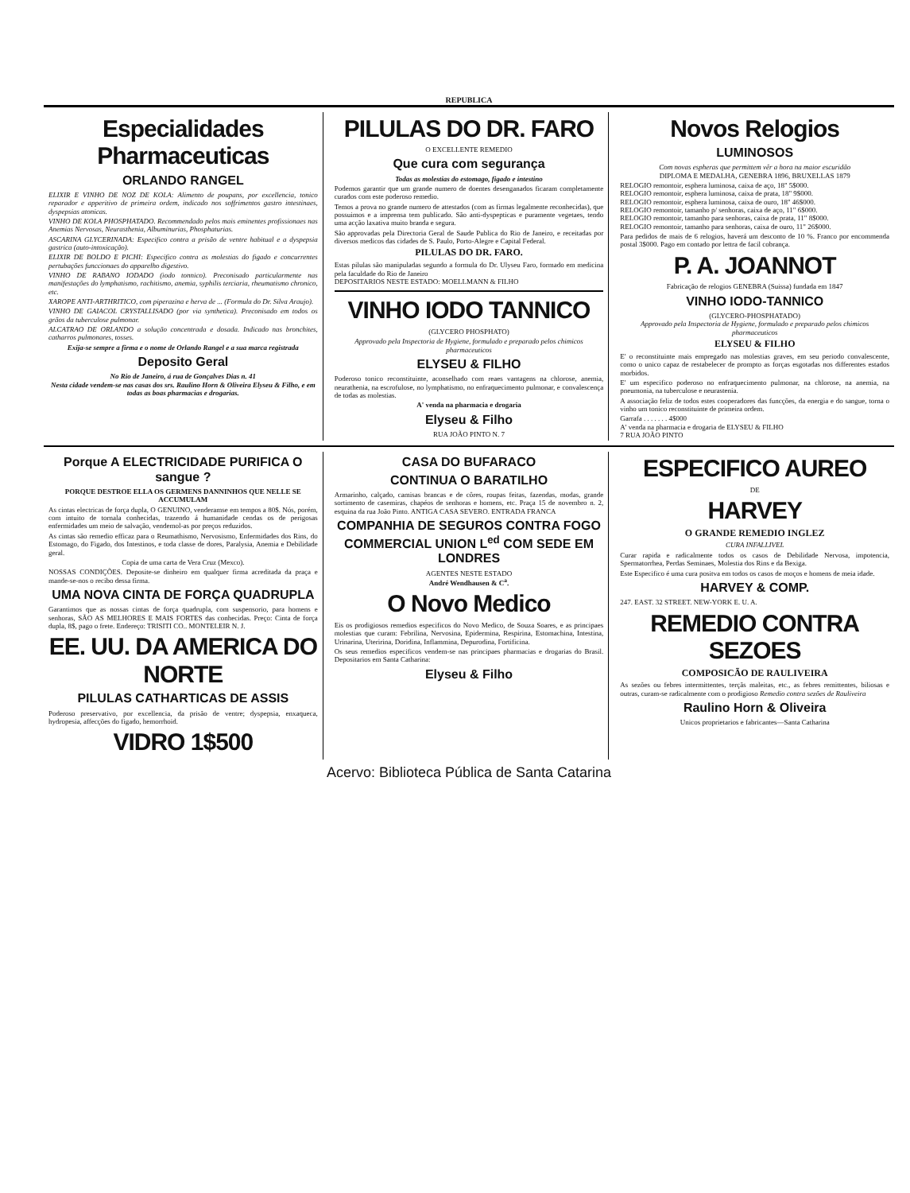REPUBLICA
Especialidades Pharmaceuticas
ORLANDO RANGEL
ELIXIR E VINHO DE NOZ DE KOLA: Alimento de poupans, por excellencia, tonico reparador e apperitivo de primeira ordem, indicado nos soffrimentos gastro intestinaes, dyspepsias atonicas.
VINHO DE KOLA PHOSPHATADO. Recommendado pelos mais eminentes profissionaes nas Anemias Nervosas, Neurasthenia, Albuminurias, Phosphaturias.
ASCARINA GLYCERINADA: Especifico contra a prisão de ventre habitual e a dyspepsia gastrica (auto-intoxicação).
ELIXIR DE BOLDO E PICHI: Especifico contra as molestias do figado e concurrentes pertubações funccionaes do apparelho digestivo.
VINHO DE RABANO IODADO (iodo tonnico). Preconisado particularmente nas manifestações do lymphatismo, rachitismo, anemia, syphilis terciaria, rheumatismo chronico, etc.
XAROPE ANTI-ARTHRITICO, com piperazina e herva de ... (Formula do Dr. Silva Araujo).
VINHO DE GAIACOL CRYSTALLISADO (por via synthetica). Preconisado em todos os grãos da tuberculose pulmonar.
ALCATRAO DE ORLANDO a solução concentrada e dosada. Indicado nas bronchites, catharros pulmonares, tosses.
Exija-se sempre a firma e o nome de Orlando Rangel e a sua marca registrada
Deposito Geral
No Rio de Janeiro, á rua de Gonçalves Dias n. 41
Nesta cidade vendem-se nas casas dos srs. Raulino Horn & Oliveira Elyseu & Filho, e em todas as boas pharmacias e drogarias.
PILULAS DO DR. FARO
O EXCELLENTE REMEDIO
Que cura com segurança
Todas as molestias do estomago, figado e intestino
Podemos garantir que um grande numero de doentes desenganados ficaram completamente curados com este poderoso remedio.
Temos a prova no grande numero de attestados (com as firmas legalmente reconhecidas), que possuimos e a imprensa tem publicado. São anti-dyspepticas e puramente vegetaes, tendo uma acção laxativa muito branda e segura.
São approvadas pela Directoria Geral de Saude Publica do Rio de Janeiro, e receitadas por diversos medicos das cidades de S. Paulo, Porto-Alegre e Capital Federal.
PILULAS DO DR. FARO.
Estas pilulas são manipuladas segundo a formula do Dr. Ulyseu Faro, formado em medicina pela faculdade do Rio de Janeiro
DEPOSITARIOS NESTE ESTADO: MOELLMANN & FILHO
VINHO IODO TANNICO
(GLYCERO PHOSPHATO)
Approvado pela Inspectoria de Hygiene, formulado e preparado pelos chimicos pharmaceuticos
ELYSEU & FILHO
Poderoso tonico reconstituinte, aconselhado com reaes vantagens na chlorose, anemia, neurathenia, na escrofulose, no lymphatismo, no enfraquecimento pulmonar, e convalescença de todas as molestias.
A' venda na pharmacia e drogaria
Elyseu & Filho
RUA JOÃO PINTO N. 7
Novos Relogios
LUMINOSOS
Com novas espheras que permittem vêr a hora na maior escuridão
DIPLOMA E MEDALHA, GENEBRA 1896, BRUXELLAS 1879
RELOGIO remontoir, esphera luminosa, caixa de aço, 18" 5$000.
RELOGIO remontoir, esphera luminosa, caixa de prata, 18" 9$000.
RELOGIO remontoir, esphera luminosa, caixa de ouro, 18" 46$000.
RELOGIO remontoir, tamanho p/ senhoras, caixa de aço, 11" 6$000.
RELOGIO remontoir, tamanho para senhoras, caixa de prata, 11" 8$000.
RELOGIO remontoir, tamanho para senhoras, caixa de ouro, 11" 26$000.
Para pedidos de mais de 6 relogios, haverá um desconto de 10 %. Franco por encommenda postal 3$000. Pago em contado por lettra de facil cobrança.
P. A. JOANNOT
Fabricação de relogios GENEBRA (Suissa) fundada em 1847
VINHO IODO-TANNICO
(GLYCERO-PHOSPHATADO)
Approvado pela Inspectoria de Hygiene, formulado e preparado pelos chimicos pharmaceuticos
ELYSEU & FILHO
E' o reconstituinte mais empregado nas molestias graves, em seu periodo convalescente, como o unico capaz de restabelecer de prompto as forças esgotadas nos differentes estados morbidos.
E' um especifico poderoso no enfraquecimento pulmonar, na chlorose, na anemia, na pneumonia, na tuberculose e neurastenia.
A associação feliz de todos estes cooperadores das funcções, da energia e do sangue, torna o vinho um tonico reconstituinte de primeira ordem.
Garrafa . . . . . . . 4$000
A' venda na pharmacia e drogaria de ELYSEU & FILHO
7 RUA JOÃO PINTO
Porque A ELECTRICIDADE PURIFICA O sangue ?
PORQUE DESTROE ELLA OS GERMENS DANNINHOS QUE NELLE SE ACCUMULAM
As cintas electricas de força dupla, O GENUINO, venderamse em tempos a 80$. Nós, porém, com intuito de tornala conhecidas, trazendo á humanidade cendas os de perigosas enfermidades um meio de salvação, vendemol-as por preços reduzidos.
As cintas são remedio efficaz para o Reumathismo, Nervosismo, Enfermidades dos Rins, do Estomago, do Figado, dos Intestinos, e toda classe de dores, Paralysia, Anemia e Debilidade geral.
Copia de uma carta de Vera Cruz (Mexco).
NOSSAS CONDIÇÕES. Deposite-se dinheiro em qualquer firma acreditada da praça e mande-se-nos o recibo dessa firma.
UMA NOVA CINTA DE FORÇA QUADRUPLA
Garantimos que as nossas cintas de força quadrupla, com suspensorio, para homens e senhoras, SÃO AS MELHORES E MAIS FORTES das conhecidas. Preço: Cinta de força dupla, 8$, pago o frete. Endereço: TRISITI CO.. MONTELEIR N. J.
EE. UU. DA AMERICA DO NORTE
PILULAS CATHARTICAS DE ASSIS
Poderoso preservativo, por excellencia, da prisão de ventre; dyspepsia, enxaqueca, hydropesia, affecções do figado, hemorrhoid.
VIDRO 1$500
CASA DO BUFARACO
CONTINUA O BARATILHO
Armarinho, calçado, camisas brancas e de côres, roupas feitas, fazendas, modas, grande sortimento de casemiras, chapéos de senhoras e homens, etc. Praça 15 de novembro n. 2, esquina da rua João Pinto. ANTIGA CASA SEVERO. ENTRADA FRANCA
COMPANHIA DE SEGUROS CONTRA FOGO COMMERCIAL UNION L<sup>ed</sup> COM SEDE EM LONDRES
AGENTES NESTE ESTADO
André Wendhausen & C<sup>a</sup>.
O Novo Medico
Eis os prodigiosos remedios especificos do Novo Medico, de Souza Soares, e as principaes molestias que curam: Febrilina, Nervosina, Epidermina, Respirina, Estomachina, Intestina, Urinarina, Uteririna, Doridina, Inflammina, Depurodina, Fortificina.
Os seus remedios especificos vendem-se nas principaes pharmacias e drogarias do Brasil. Depositarios em Santa Catharina:
Elyseu & Filho
ESPECIFICO AUREO
DE
HARVEY
O GRANDE REMEDIO INGLEZ
CURA INFALLIVEL
Curar rapida e radicalmente todos os casos de Debilidade Nervosa, impotencia, Spermatorrhea, Perdas Seminaes, Molestia dos Rins e da Bexiga.
Este Especifico é uma cura positva em todos os casos de moços e homens de meia idade.
HARVEY & COMP.
247. EAST. 32 STREET. NEW-YORK E. U. A.
REMEDIO CONTRA SEZOES
COMPOSICÃO DE RAULIVEIRA
As sezões ou febres intermittentes, terçãs maleitas, etc., as febres remittentes, biliosas e outras, curam-se radicalmente com o prodigioso Remedio contra sezões de Rauliveira
Raulino Horn & Oliveira
Unicos proprietarios e fabricantes—Santa Catharina
Acervo: Biblioteca Pública de Santa Catarina